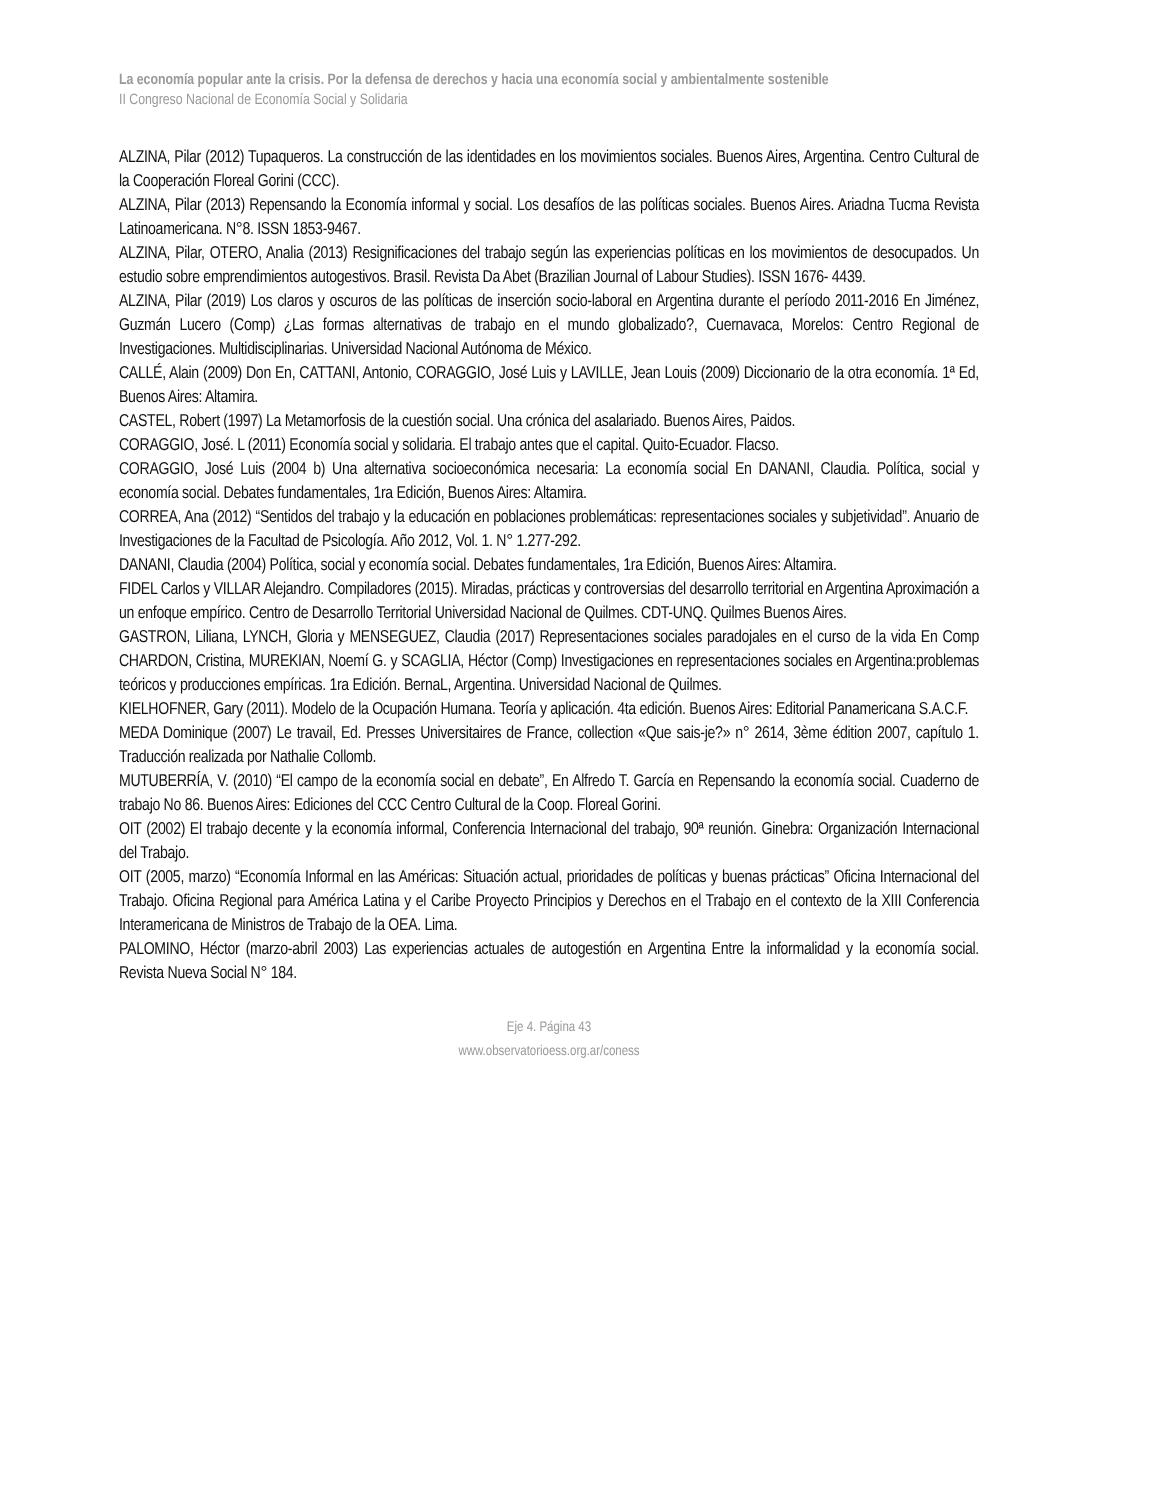La economía popular ante la crisis. Por la defensa de derechos y hacia una economía social y ambientalmente sostenible
II Congreso Nacional de Economía Social y Solidaria
ALZINA, Pilar (2012) Tupaqueros. La construcción de las identidades en los movimientos sociales. Buenos Aires, Argentina. Centro Cultural de la Cooperación Floreal Gorini (CCC).
ALZINA, Pilar (2013) Repensando la Economía informal y social. Los desafíos de las políticas sociales. Buenos Aires. Ariadna Tucma Revista Latinoamericana. N°8. ISSN 1853-9467.
ALZINA, Pilar, OTERO, Analia (2013) Resignificaciones del trabajo según las experiencias políticas en los movimientos de desocupados. Un estudio sobre emprendimientos autogestivos. Brasil. Revista Da Abet (Brazilian Journal of Labour Studies). ISSN 1676- 4439.
ALZINA, Pilar (2019) Los claros y oscuros de las políticas de inserción socio-laboral en Argentina durante el período 2011-2016 En Jiménez, Guzmán Lucero (Comp) ¿Las formas alternativas de trabajo en el mundo globalizado?, Cuernavaca, Morelos: Centro Regional de Investigaciones. Multidisciplinarias. Universidad Nacional Autónoma de México.
CALLÉ, Alain (2009) Don En, CATTANI, Antonio, CORAGGIO, José Luis y LAVILLE, Jean Louis (2009) Diccionario de la otra economía. 1ª Ed, Buenos Aires: Altamira.
CASTEL, Robert (1997) La Metamorfosis de la cuestión social. Una crónica del asalariado. Buenos Aires, Paidos.
CORAGGIO, José. L (2011) Economía social y solidaria. El trabajo antes que el capital. Quito-Ecuador. Flacso.
CORAGGIO, José Luis (2004 b) Una alternativa socioeconómica necesaria: La economía social En DANANI, Claudia. Política, social y economía social. Debates fundamentales, 1ra Edición, Buenos Aires: Altamira.
CORREA, Ana (2012) “Sentidos del trabajo y la educación en poblaciones problemáticas: representaciones sociales y subjetividad”. Anuario de Investigaciones de la Facultad de Psicología. Año 2012, Vol. 1. N° 1.277-292.
DANANI, Claudia (2004) Política, social y economía social. Debates fundamentales, 1ra Edición, Buenos Aires: Altamira.
FIDEL Carlos y VILLAR Alejandro. Compiladores (2015). Miradas, prácticas y controversias del desarrollo territorial en Argentina Aproximación a un enfoque empírico. Centro de Desarrollo Territorial Universidad Nacional de Quilmes. CDT-UNQ. Quilmes Buenos Aires.
GASTRON, Liliana, LYNCH, Gloria y MENSEGUEZ, Claudia (2017) Representaciones sociales paradojales en el curso de la vida En Comp CHARDON, Cristina, MUREKIAN, Noemí G. y SCAGLIA, Héctor (Comp) Investigaciones en representaciones sociales en Argentina:problemas teóricos y producciones empíricas. 1ra Edición. BernaL, Argentina. Universidad Nacional de Quilmes.
KIELHOFNER, Gary (2011). Modelo de la Ocupación Humana. Teoría y aplicación. 4ta edición. Buenos Aires: Editorial Panamericana S.A.C.F.
MEDA Dominique (2007) Le travail, Ed. Presses Universitaires de France, collection «Que sais-je?» n° 2614, 3ème édition 2007, capítulo 1. Traducción realizada por Nathalie Collomb.
MUTUBERRÍA, V. (2010) “El campo de la economía social en debate”, En Alfredo T. García en Repensando la economía social. Cuaderno de trabajo No 86. Buenos Aires: Ediciones del CCC Centro Cultural de la Coop. Floreal Gorini.
OIT (2002) El trabajo decente y la economía informal, Conferencia Internacional del trabajo, 90ª reunión. Ginebra: Organización Internacional del Trabajo.
OIT (2005, marzo) “Economía Informal en las Américas: Situación actual, prioridades de políticas y buenas prácticas” Oficina Internacional del Trabajo. Oficina Regional para América Latina y el Caribe Proyecto Principios y Derechos en el Trabajo en el contexto de la XIII Conferencia Interamericana de Ministros de Trabajo de la OEA. Lima.
PALOMINO, Héctor (marzo-abril 2003) Las experiencias actuales de autogestión en Argentina Entre la informalidad y la economía social. Revista Nueva Social N° 184.
Eje 4. Página 43
www.observatorioess.org.ar/coness